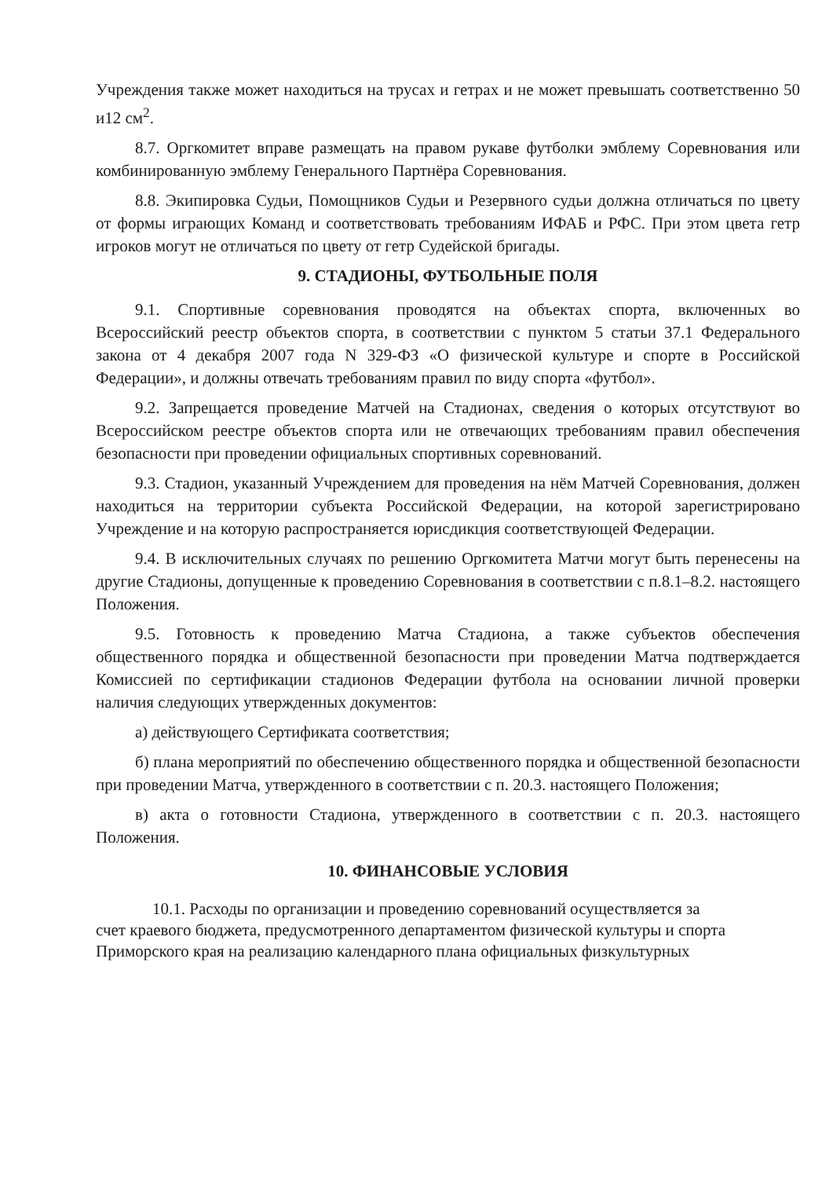Учреждения также может находиться на трусах и гетрах и не может превышать соответственно 50 и12 см<sup>2</sup>.
8.7. Оргкомитет вправе размещать на правом рукаве футболки эмблему Соревнования или комбинированную эмблему Генерального Партнёра Соревнования.
8.8. Экипировка Судьи, Помощников Судьи и Резервного судьи должна отличаться по цвету от формы играющих Команд и соответствовать требованиям ИФАБ и РФС. При этом цвета гетр игроков могут не отличаться по цвету от гетр Судейской бригады.
9. СТАДИОНЫ, ФУТБОЛЬНЫЕ ПОЛЯ
9.1. Спортивные соревнования проводятся на объектах спорта, включенных во Всероссийский реестр объектов спорта, в соответствии с пунктом 5 статьи 37.1 Федерального закона от 4 декабря 2007 года N 329-ФЗ «О физической культуре и спорте в Российской Федерации», и должны отвечать требованиям правил по виду спорта «футбол».
9.2. Запрещается проведение Матчей на Стадионах, сведения о которых отсутствуют во Всероссийском реестре объектов спорта или не отвечающих требованиям правил обеспечения безопасности при проведении официальных спортивных соревнований.
9.3. Стадион, указанный Учреждением для проведения на нём Матчей Соревнования, должен находиться на территории субъекта Российской Федерации, на которой зарегистрировано Учреждение и на которую распространяется юрисдикция соответствующей Федерации.
9.4. В исключительных случаях по решению Оргкомитета Матчи могут быть перенесены на другие Стадионы, допущенные к проведению Соревнования в соответствии с п.8.1–8.2. настоящего Положения.
9.5. Готовность к проведению Матча Стадиона, а также субъектов обеспечения общественного порядка и общественной безопасности при проведении Матча подтверждается Комиссией по сертификации стадионов Федерации футбола на основании личной проверки наличия следующих утвержденных документов:
а) действующего Сертификата соответствия;
б) плана мероприятий по обеспечению общественного порядка и общественной безопасности при проведении Матча, утвержденного в соответствии с п. 20.3. настоящего Положения;
в) акта о готовности Стадиона, утвержденного в соответствии с п. 20.3. настоящего Положения.
10. ФИНАНСОВЫЕ УСЛОВИЯ
10.1. Расходы по организации и проведению соревнований осуществляется за
счет краевого бюджета, предусмотренного департаментом физической культуры и спорта Приморского края на реализацию календарного плана официальных физкультурных